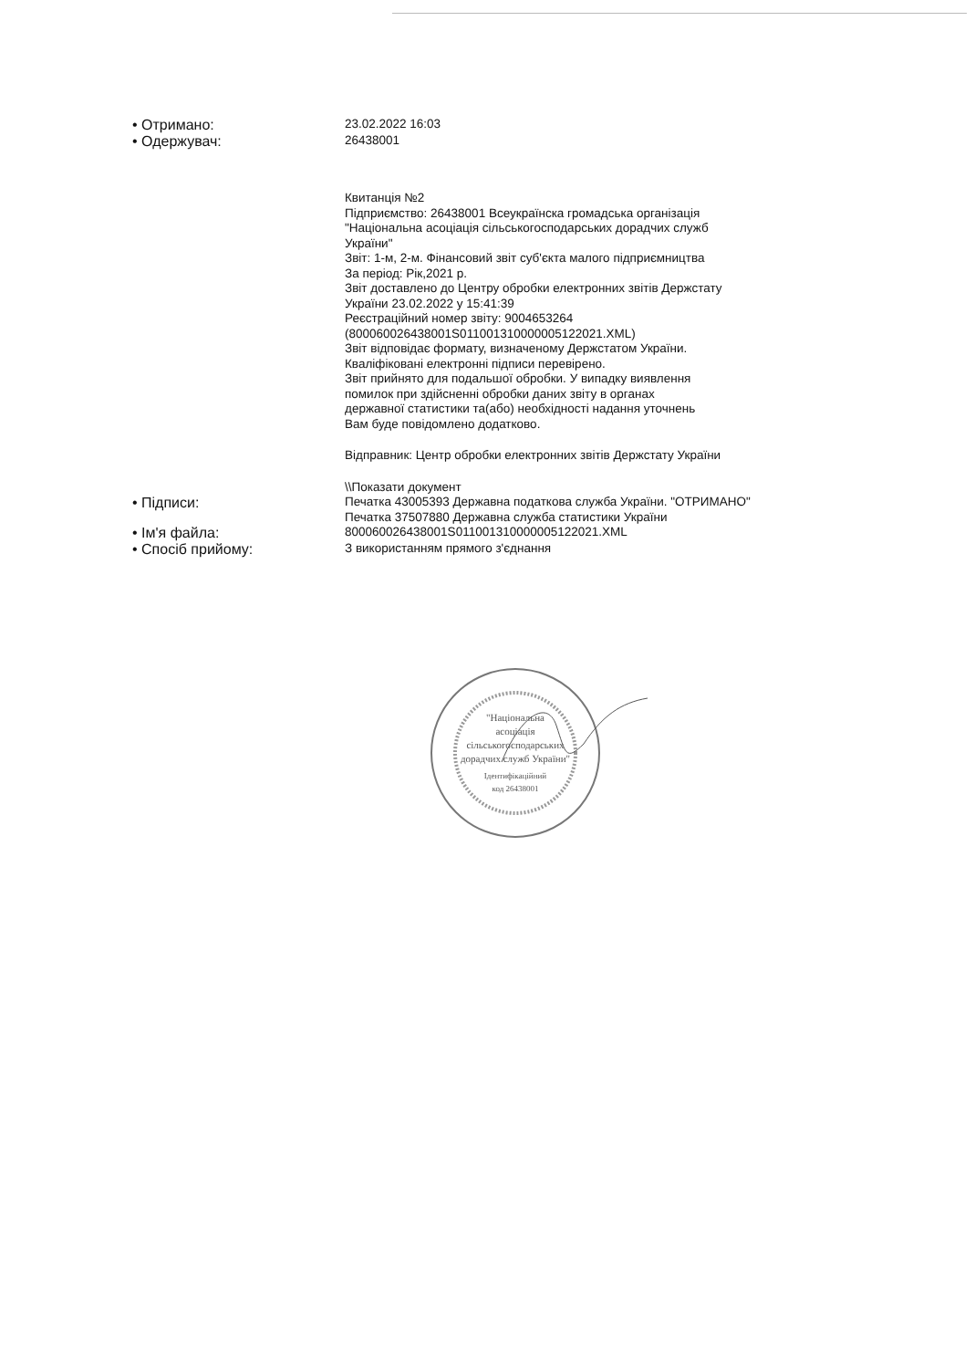| • Отримано: | 23.02.2022 16:03 |
| • Одержувач: | 26438001 |
| | Квитанція №2 Підприємство: 26438001 Всеукраїнска громадська організація "Національна асоціація сільськогосподарських дорадчих служб України" Звіт: 1-м, 2-м. Фінансовий звіт суб'єкта малого підприємництва За період: Рік,2021 р. Звіт доставлено до Центру обробки електронних звітів Держстату України 23.02.2022 у 15:41:39 Реєстраційний номер звіту: 9004653264 (800060026438001S011001310000005122021.XML) Звіт відповідає формату, визначеному Держстатом України. Кваліфіковані електронні підписи перевірено. Звіт прийнято для подальшої обробки. У випадку виявлення помилок при здійсненні обробки даних звіту в органах державної статистики та(або) необхідності надання уточнень Вам буде повідомлено додатково. Відправник: Центр обробки електронних звітів Держстату України \\Показати документ |
| • Підписи: | Печатка 43005393 Державна податкова служба України. "ОТРИМАНО" Печатка 37507880 Державна служба статистики України |
| • Ім'я файла: | 800060026438001S011001310000005122021.XML |
| • Спосіб прийому: | З використанням прямого з'єднання |
"Національна
асоціація
сільськогосподарських
дорадчих служб України"
Ідентифікаційний
код 26438001